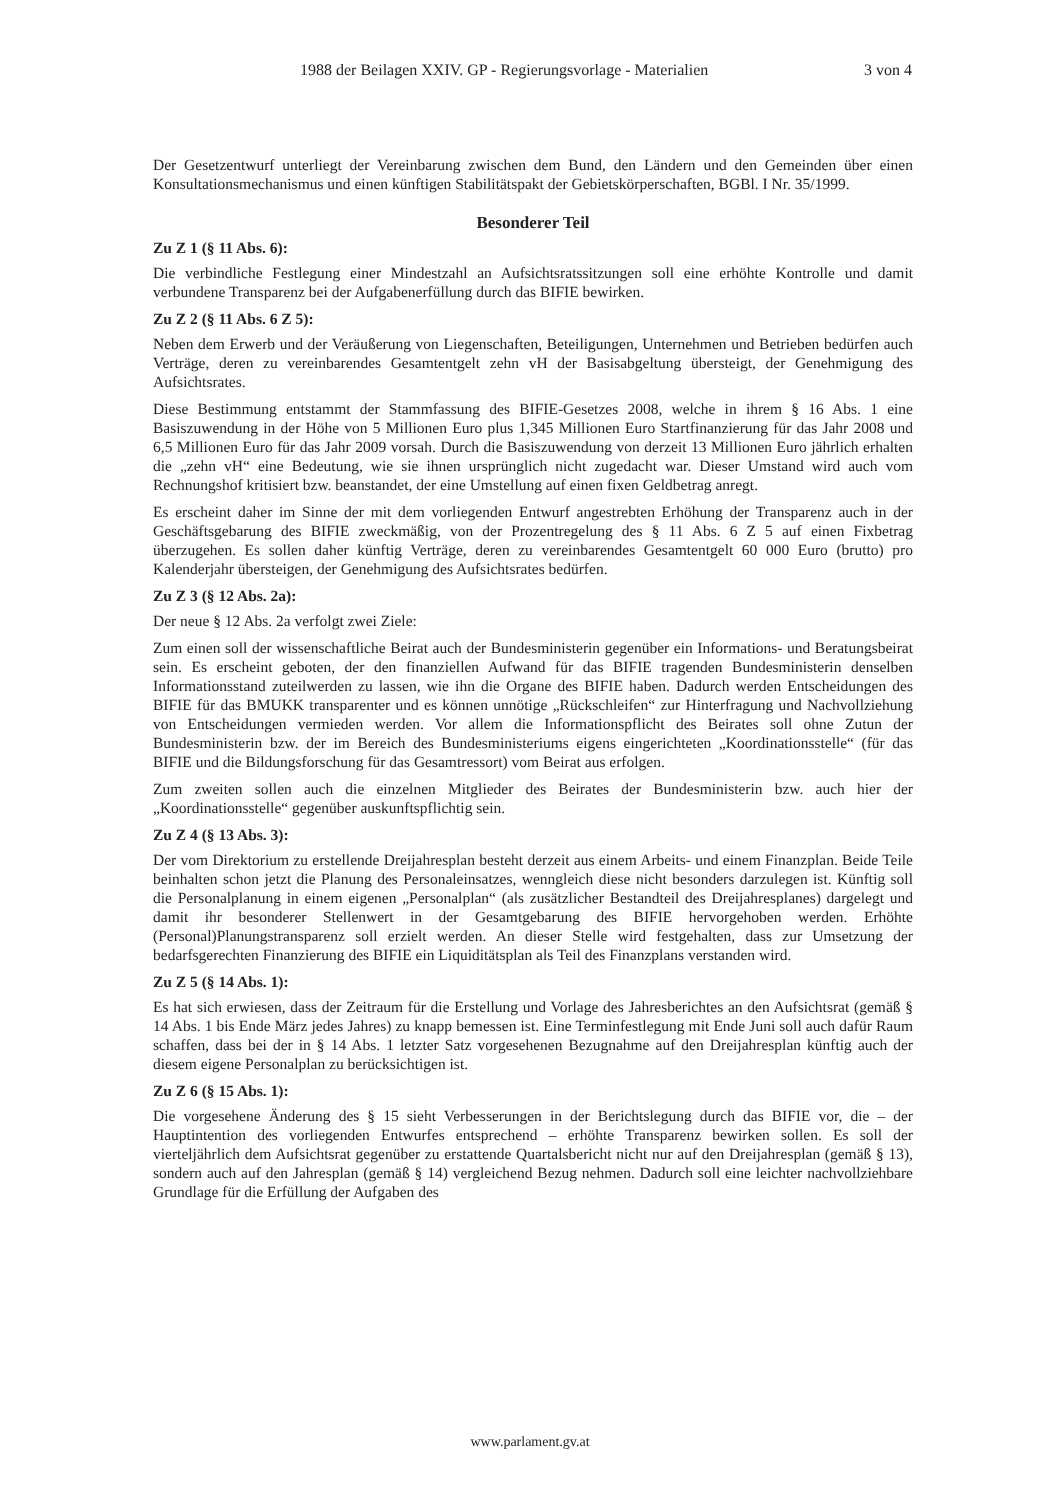1988 der Beilagen XXIV. GP - Regierungsvorlage - Materialien 3 von 4
Der Gesetzentwurf unterliegt der Vereinbarung zwischen dem Bund, den Ländern und den Gemeinden über einen Konsultationsmechanismus und einen künftigen Stabilitätspakt der Gebietskörperschaften, BGBl. I Nr. 35/1999.
Besonderer Teil
Zu Z 1 (§ 11 Abs. 6):
Die verbindliche Festlegung einer Mindestzahl an Aufsichtsratssitzungen soll eine erhöhte Kontrolle und damit verbundene Transparenz bei der Aufgabenerfüllung durch das BIFIE bewirken.
Zu Z 2 (§ 11 Abs. 6 Z 5):
Neben dem Erwerb und der Veräußerung von Liegenschaften, Beteiligungen, Unternehmen und Betrieben bedürfen auch Verträge, deren zu vereinbarendes Gesamtentgelt zehn vH der Basisabgeltung übersteigt, der Genehmigung des Aufsichtsrates.
Diese Bestimmung entstammt der Stammfassung des BIFIE-Gesetzes 2008, welche in ihrem § 16 Abs. 1 eine Basiszuwendung in der Höhe von 5 Millionen Euro plus 1,345 Millionen Euro Startfinanzierung für das Jahr 2008 und 6,5 Millionen Euro für das Jahr 2009 vorsah. Durch die Basiszuwendung von derzeit 13 Millionen Euro jährlich erhalten die „zehn vH“ eine Bedeutung, wie sie ihnen ursprünglich nicht zugedacht war. Dieser Umstand wird auch vom Rechnungshof kritisiert bzw. beanstandet, der eine Umstellung auf einen fixen Geldbetrag anregt.
Es erscheint daher im Sinne der mit dem vorliegenden Entwurf angestrebten Erhöhung der Transparenz auch in der Geschäftsgebarung des BIFIE zweckmäßig, von der Prozentregelung des § 11 Abs. 6 Z 5 auf einen Fixbetrag überzugehen. Es sollen daher künftig Verträge, deren zu vereinbarendes Gesamtentgelt 60 000 Euro (brutto) pro Kalenderjahr übersteigen, der Genehmigung des Aufsichtsrates bedürfen.
Zu Z 3 (§ 12 Abs. 2a):
Der neue § 12 Abs. 2a verfolgt zwei Ziele:
Zum einen soll der wissenschaftliche Beirat auch der Bundesministerin gegenüber ein Informations- und Beratungsbeirat sein. Es erscheint geboten, der den finanziellen Aufwand für das BIFIE tragenden Bundesministerin denselben Informationsstand zuteilwerden zu lassen, wie ihn die Organe des BIFIE haben. Dadurch werden Entscheidungen des BIFIE für das BMUKK transparenter und es können unnötige „Rückschleifen“ zur Hinterfragung und Nachvollziehung von Entscheidungen vermieden werden. Vor allem die Informationspflicht des Beirates soll ohne Zutun der Bundesministerin bzw. der im Bereich des Bundesministeriums eigens eingerichteten „Koordinationsstelle“ (für das BIFIE und die Bildungsforschung für das Gesamtressort) vom Beirat aus erfolgen.
Zum zweiten sollen auch die einzelnen Mitglieder des Beirates der Bundesministerin bzw. auch hier der „Koordinationsstelle“ gegenüber auskunftspflichtig sein.
Zu Z 4 (§ 13 Abs. 3):
Der vom Direktorium zu erstellende Dreijahresplan besteht derzeit aus einem Arbeits- und einem Finanzplan. Beide Teile beinhalten schon jetzt die Planung des Personaleinsatzes, wenngleich diese nicht besonders darzulegen ist. Künftig soll die Personalplanung in einem eigenen „Personalplan“ (als zusätzlicher Bestandteil des Dreijahresplanes) dargelegt und damit ihr besonderer Stellenwert in der Gesamtgebarung des BIFIE hervorgehoben werden. Erhöhte (Personal)Planungstransparenz soll erzielt werden. An dieser Stelle wird festgehalten, dass zur Umsetzung der bedarfsgerechten Finanzierung des BIFIE ein Liquiditätsplan als Teil des Finanzplans verstanden wird.
Zu Z 5 (§ 14 Abs. 1):
Es hat sich erwiesen, dass der Zeitraum für die Erstellung und Vorlage des Jahresberichtes an den Aufsichtsrat (gemäß § 14 Abs. 1 bis Ende März jedes Jahres) zu knapp bemessen ist. Eine Terminfestlegung mit Ende Juni soll auch dafür Raum schaffen, dass bei der in § 14 Abs. 1 letzter Satz vorgesehenen Bezugnahme auf den Dreijahresplan künftig auch der diesem eigene Personalplan zu berücksichtigen ist.
Zu Z 6 (§ 15 Abs. 1):
Die vorgesehene Änderung des § 15 sieht Verbesserungen in der Berichtslegung durch das BIFIE vor, die – der Hauptintention des vorliegenden Entwurfes entsprechend – erhöhte Transparenz bewirken sollen. Es soll der vierteljährlich dem Aufsichtsrat gegenüber zu erstattende Quartalsbericht nicht nur auf den Dreijahresplan (gemäß § 13), sondern auch auf den Jahresplan (gemäß § 14) vergleichend Bezug nehmen. Dadurch soll eine leichter nachvollziehbare Grundlage für die Erfüllung der Aufgaben des
www.parlament.gv.at